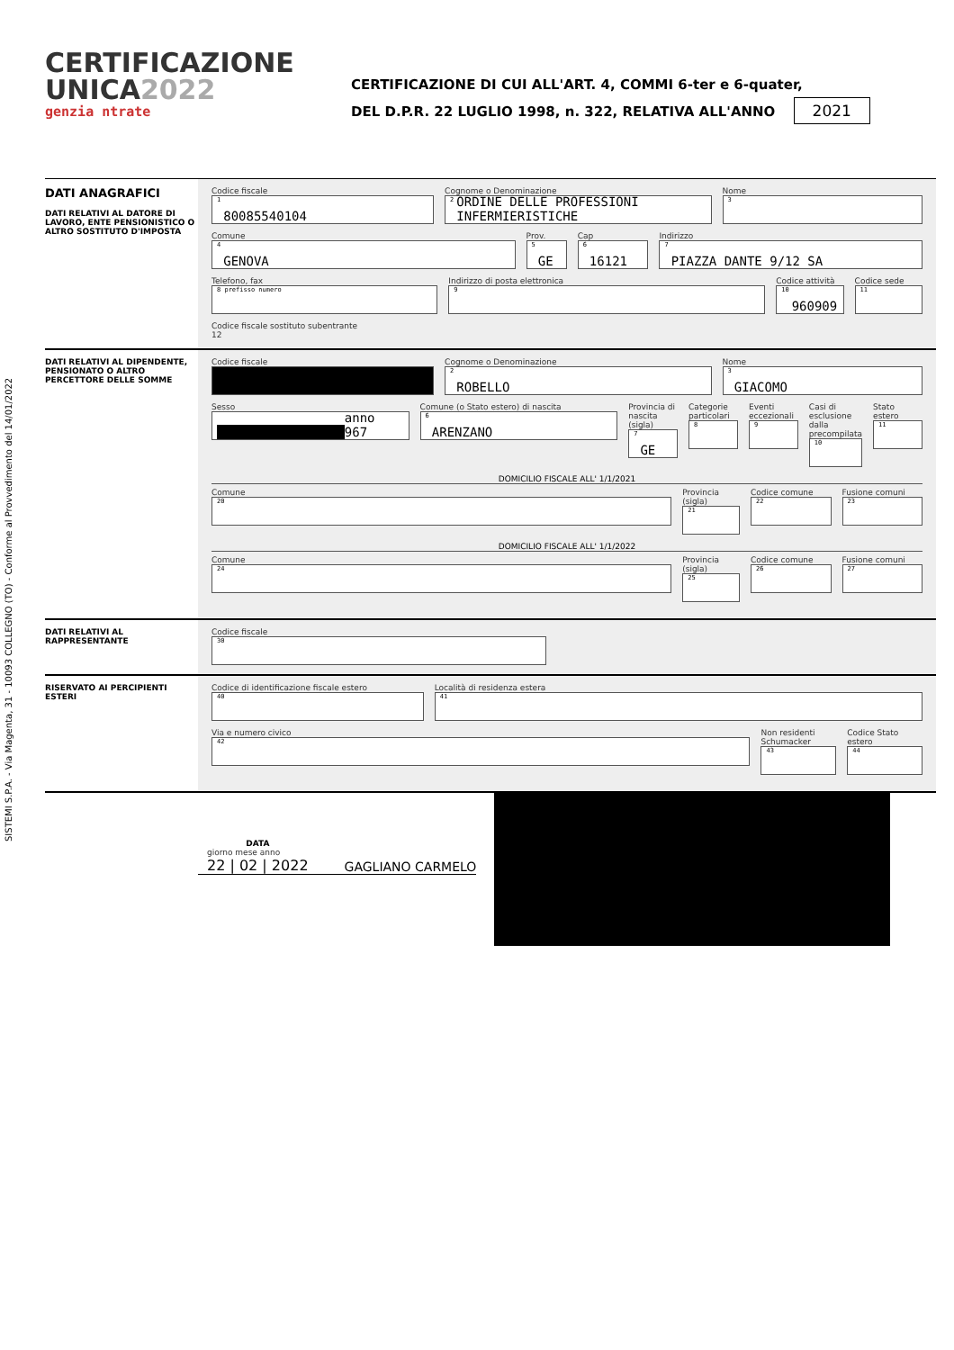SISTEMI S.P.A. - Via Magenta, 31 - 10093 COLLEGNO (TO) - Conforme al Provvedimento del 14/01/2022
CERTIFICAZIONE
UNICA2022
genzia ntrate
CERTIFICAZIONE DI CUI ALL'ART. 4, COMMI 6-ter e 6-quater,
DEL D.P.R. 22 LUGLIO 1998, n. 322, RELATIVA ALL'ANNO 2021
DATI ANAGRAFICI
DATI RELATIVI AL DATORE DI LAVORO, ENTE PENSIONISTICO O ALTRO SOSTITUTO D'IMPOSTA
Codice fiscale
<sup>1</sup> 80085540104
Cognome o Denominazione
<sup>2</sup> ORDINE DELLE PROFESSIONI INFERMIERISTICHE
Nome
<sup>3</sup>
Comune
<sup>4</sup> GENOVA
Prov.
<sup>5</sup> GE
Cap
<sup>6</sup> 16121
Indirizzo
<sup>7</sup> PIAZZA DANTE 9/12 SA
Telefono, fax
<sup>8 prefisso numero</sup>
Indirizzo di posta elettronica
<sup>9</sup>
Codice attività
<sup>10</sup> 960909
Codice sede
<sup>11</sup>
Codice fiscale sostituto subentrante
12
DATI RELATIVI AL DIPENDENTE, PENSIONATO O ALTRO PERCETTORE DELLE SOMME
Codice fiscale Cognome o Denominazione
<sup>2</sup> ROBELLO
Nome
<sup>3</sup> GIACOMO
Sesso
anno 967
Comune (o Stato estero) di nascita
<sup>6</sup> ARENZANO
Provincia di nascita (sigla)
<sup>7</sup> GE
Categorie particolari
<sup>8</sup>
Eventi eccezionali
<sup>9</sup>
Casi di esclusione dalla precompilata
<sup>10</sup>
Stato estero
<sup>11</sup>
DOMICILIO FISCALE ALL' 1/1/2021
Comune
<sup>20</sup>
Provincia (sigla)
<sup>21</sup>
Codice comune
<sup>22</sup>
Fusione comuni
<sup>23</sup>
DOMICILIO FISCALE ALL' 1/1/2022
Comune
<sup>24</sup>
Provincia (sigla)
<sup>25</sup>
Codice comune
<sup>26</sup>
Fusione comuni
<sup>27</sup>
DATI RELATIVI AL RAPPRESENTANTE Codice fiscale
<sup>30</sup>
RISERVATO AI PERCIPIENTI ESTERI Codice di identificazione fiscale estero
<sup>40</sup>
Località di residenza estera
<sup>41</sup>
Via e numero civico
<sup>42</sup>
Non residenti Schumacker
<sup>43</sup>
Codice Stato estero
<sup>44</sup>
DATA
giorno mese anno
22 | 02 | 2022
GAGLIANO CARMELO